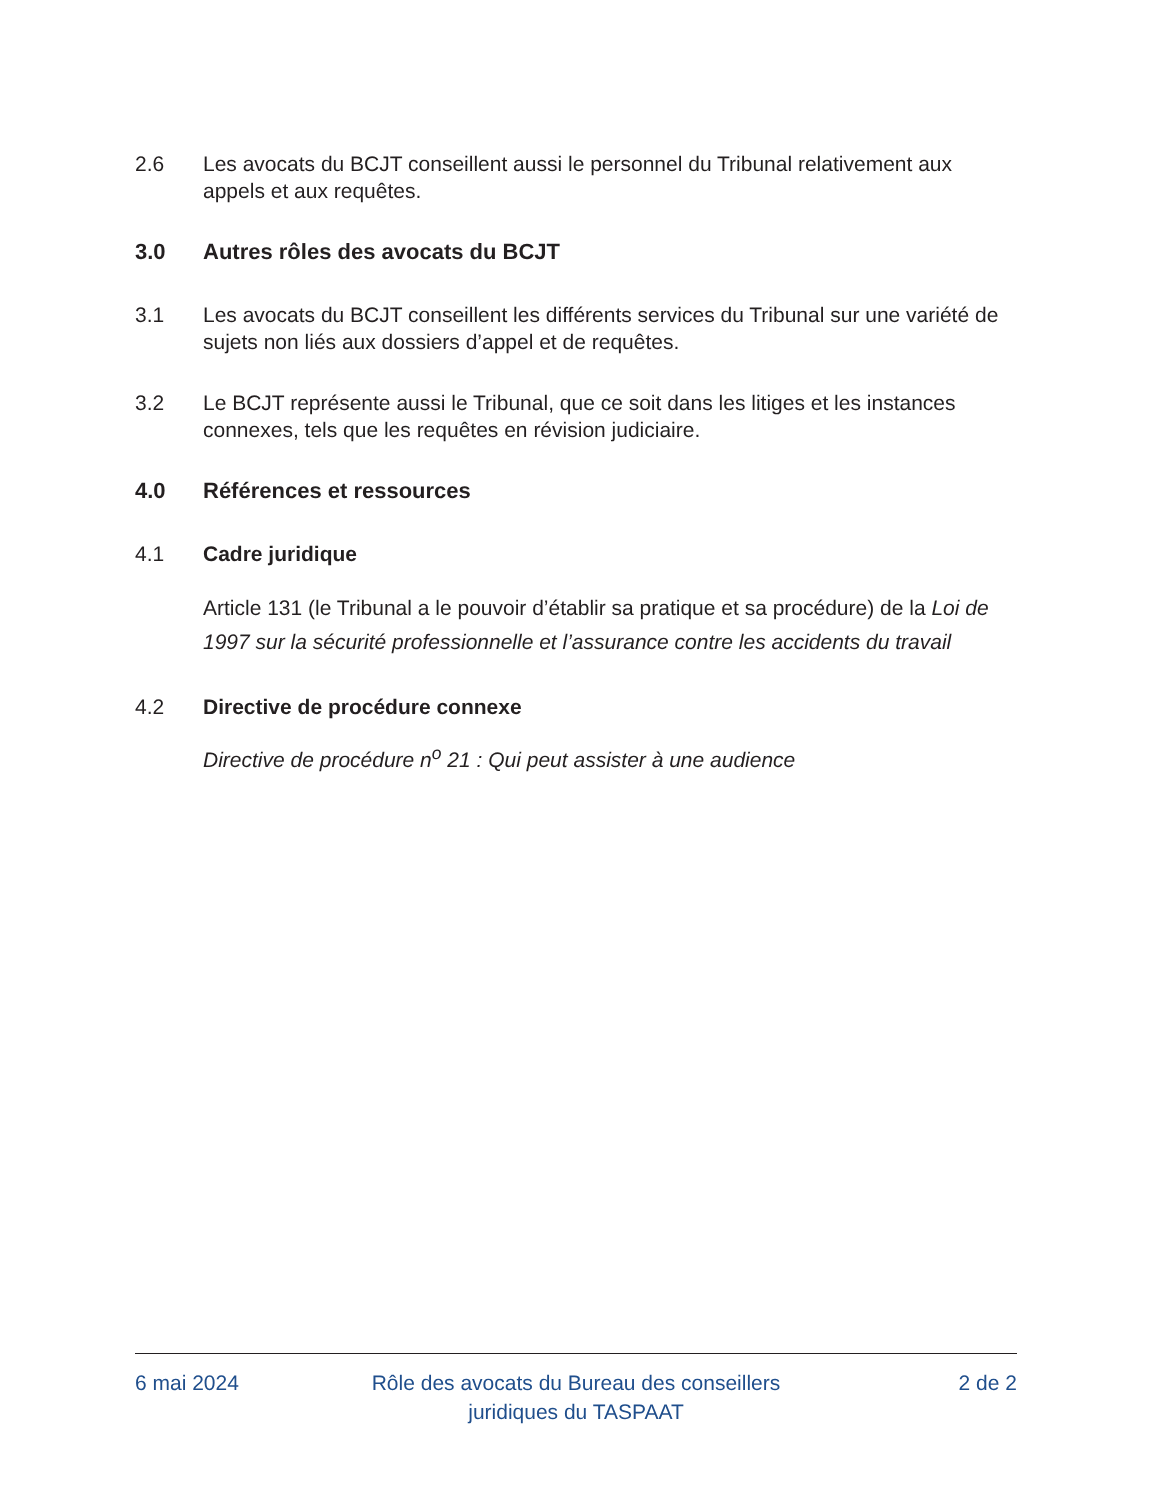2.6 Les avocats du BCJT conseillent aussi le personnel du Tribunal relativement aux appels et aux requêtes.
3.0 Autres rôles des avocats du BCJT
3.1 Les avocats du BCJT conseillent les différents services du Tribunal sur une variété de sujets non liés aux dossiers d’appel et de requêtes.
3.2 Le BCJT représente aussi le Tribunal, que ce soit dans les litiges et les instances connexes, tels que les requêtes en révision judiciaire.
4.0 Références et ressources
4.1 Cadre juridique
Article 131 (le Tribunal a le pouvoir d’établir sa pratique et sa procédure) de la Loi de 1997 sur la sécurité professionnelle et l’assurance contre les accidents du travail
4.2 Directive de procédure connexe
Directive de procédure n<sup>o</sup> 21 : Qui peut assister à une audience
6 mai 2024 Rôle des avocats du Bureau des conseillers
juridiques du TASPAAT
2 de 2